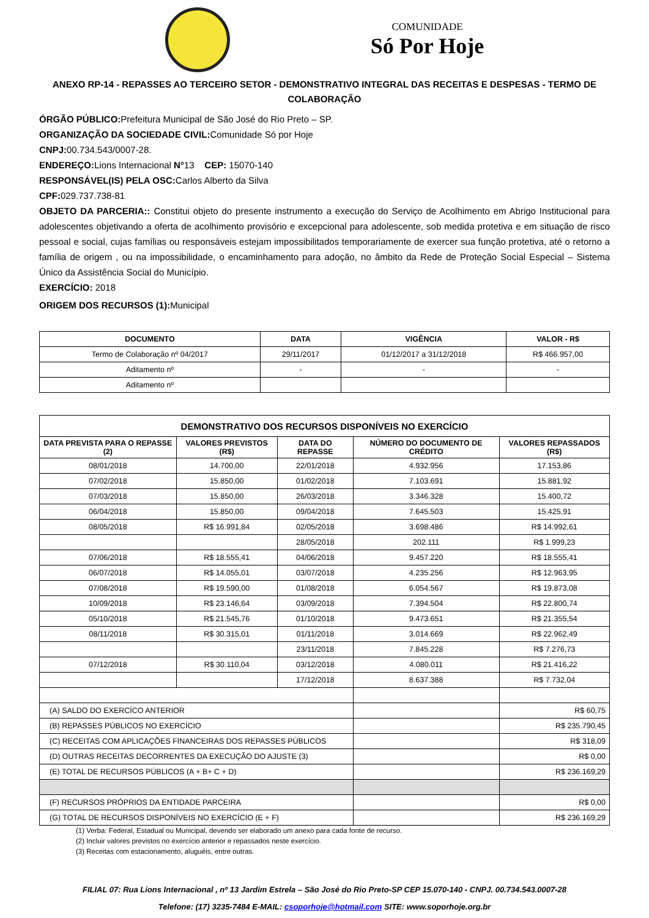COMUNIDADE
Só Por Hoje
ANEXO RP-14 - REPASSES AO TERCEIRO SETOR - DEMONSTRATIVO INTEGRAL DAS RECEITAS E DESPESAS - TERMO DE COLABORAÇÃO
ÓRGÃO PÚBLICO: Prefeitura Municipal de São José do Rio Preto – SP.
ORGANIZAÇÃO DA SOCIEDADE CIVIL: Comunidade Só por Hoje
CNPJ: 00.734.543/0007-28.
ENDEREÇO: Lions Internacional N°13 CEP: 15070-140
RESPONSÁVEL(IS) PELA OSC: Carlos Alberto da Silva
CPF: 029.737.738-81
OBJETO DA PARCERIA:: Constitui objeto do presente instrumento a execução do Serviço de Acolhimento em Abrigo Institucional para adolescentes objetivando a oferta de acolhimento provisório e excepcional para adolescente, sob medida protetiva e em situação de risco pessoal e social, cujas famílias ou responsáveis estejam impossibilitados temporariamente de exercer sua função protetiva, até o retorno a família de origem , ou na impossibilidade, o encaminhamento para adoção, no âmbito da Rede de Proteção Social Especial – Sistema Único da Assistência Social do Município.
EXERCÍCIO: 2018
ORIGEM DOS RECURSOS (1): Municipal
| DOCUMENTO | DATA | VIGÊNCIA | VALOR - R$ |
| --- | --- | --- | --- |
| Termo de Colaboração nº 04/2017 | 29/11/2017 | 01/12/2017 a 31/12/2018 | R$ 466.957,00 |
| Aditamento nº | - | - | - |
| Aditamento nº | | | |
| DEMONSTRATIVO DOS RECURSOS DISPONÍVEIS NO EXERCÍCIO | | | | |
| --- | --- | --- | --- | --- |
| DATA PREVISTA PARA O REPASSE (2) | VALORES PREVISTOS (R$) | DATA DO REPASSE | NÚMERO DO DOCUMENTO DE CRÉDITO | VALORES REPASSADOS (R$) |
| 08/01/2018 | 14.700,00 | 22/01/2018 | 4.932.956 | 17.153,86 |
| 07/02/2018 | 15.850,00 | 01/02/2018 | 7.103.691 | 15.881,92 |
| 07/03/2018 | 15.850,00 | 26/03/2018 | 3.346.328 | 15.400,72 |
| 06/04/2018 | 15.850,00 | 09/04/2018 | 7.645.503 | 15.425,91 |
| 08/05/2018 | R$ 16.991,84 | 02/05/2018 | 3.698.486 | R$ 14.992,61 |
| | | 28/05/2018 | 202.111 | R$ 1.999,23 |
| 07/06/2018 | R$ 18.555,41 | 04/06/2018 | 9.457.220 | R$ 18.555,41 |
| 06/07/2018 | R$ 14.055,01 | 03/07/2018 | 4.235.256 | R$ 12.963,95 |
| 07/08/2018 | R$ 19.590,00 | 01/08/2018 | 6.054.567 | R$ 19.873,08 |
| 10/09/2018 | R$ 23.146,64 | 03/09/2018 | 7.394.504 | R$ 22.800,74 |
| 05/10/2018 | R$ 21.545,76 | 01/10/2018 | 9.473.651 | R$ 21.355,54 |
| 08/11/2018 | R$ 30.315,01 | 01/11/2018 | 3.014.669 | R$ 22.962,49 |
| | | 23/11/2018 | 7.845.228 | R$ 7.276,73 |
| 07/12/2018 | R$ 30.110,04 | 03/12/2018 | 4.080.011 | R$ 21.416,22 |
| | | 17/12/2018 | 8.637.388 | R$ 7.732,04 |
| (A) SALDO DO EXERCÍCO ANTERIOR | | | | R$ 60,75 |
| (B) REPASSES PÚBLICOS NO EXERCÍCIO | | | | R$ 235.790,45 |
| (C) RECEITAS COM APLICAÇÕES FINANCEIRAS DOS REPASSES PÚBLICOS | | | | R$ 318,09 |
| (D) OUTRAS RECEITAS DECORRENTES DA EXECUÇÃO DO AJUSTE (3) | | | | R$ 0,00 |
| (E) TOTAL DE RECURSOS PÚBLICOS (A + B+ C + D) | | | | R$ 236.169,29 |
| (F) RECURSOS PRÓPRIOS DA ENTIDADE PARCEIRA | | | | R$ 0,00 |
| (G) TOTAL DE RECURSOS DISPONÍVEIS NO EXERCÍCIO (E + F) | | | | R$ 236.169,29 |
(1) Verba: Federal, Estadual ou Municipal, devendo ser elaborado um anexo para cada fonte de recurso.
(2) Incluir valores previstos no exercício anterior e repassados neste exercício.
(3) Receitas com estacionamento, aluguéis, entre outras.
FILIAL 07: Rua Lions Internacional , nº 13 Jardim Estrela – São José do Rio Preto-SP CEP 15.070-140 - CNPJ. 00.734.543.0007-28
Telefone: (17) 3235-7484 E-MAIL: csoporhoje@hotmail.com SITE: www.soporhoje.org.br